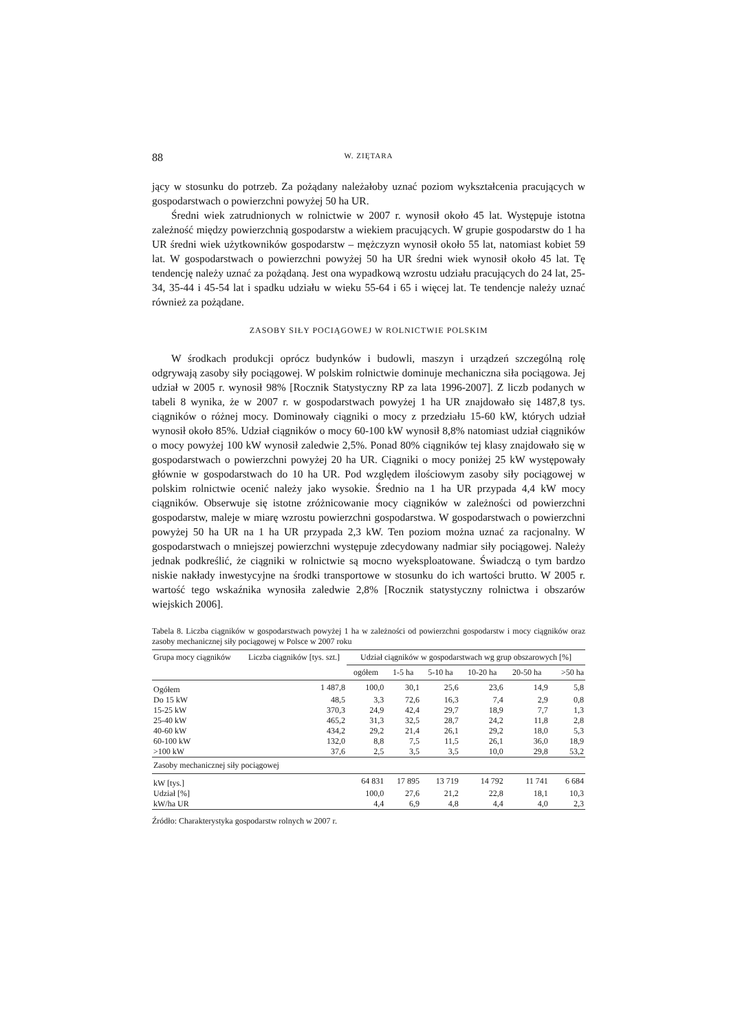88 W. ZIĘTARA
jący w stosunku do potrzeb. Za pożądany należałoby uznać poziom wykształcenia pracujących w gospodarstwach o powierzchni powyżej 50 ha UR.
Średni wiek zatrudnionych w rolnictwie w 2007 r. wynosił około 45 lat. Występuje istotna zależność między powierzchnią gospodarstw a wiekiem pracujących. W grupie gospodarstw do 1 ha UR średni wiek użytkowników gospodarstw – mężczyzn wynosił około 55 lat, natomiast kobiet 59 lat. W gospodarstwach o powierzchni powyżej 50 ha UR średni wiek wynosił około 45 lat. Tę tendencję należy uznać za pożądaną. Jest ona wypadkową wzrostu udziału pracujących do 24 lat, 25-34, 35-44 i 45-54 lat i spadku udziału w wieku 55-64 i 65 i więcej lat. Te tendencje należy uznać również za pożądane.
ZASOBY SIŁY POCIĄGOWEJ W ROLNICTWIE POLSKIM
W środkach produkcji oprócz budynków i budowli, maszyn i urządzeń szczególną rolę odgrywają zasoby siły pociągowej. W polskim rolnictwie dominuje mechaniczna siła pociągowa. Jej udział w 2005 r. wynosił 98% [Rocznik Statystyczny RP za lata 1996-2007]. Z liczb podanych w tabeli 8 wynika, że w 2007 r. w gospodarstwach powyżej 1 ha UR znajdowało się 1487,8 tys. ciągników o różnej mocy. Dominowały ciągniki o mocy z przedziału 15-60 kW, których udział wynosił około 85%. Udział ciągników o mocy 60-100 kW wynosił 8,8% natomiast udział ciągników o mocy powyżej 100 kW wynosił zaledwie 2,5%. Ponad 80% ciągników tej klasy znajdowało się w gospodarstwach o powierzchni powyżej 20 ha UR. Ciągniki o mocy poniżej 25 kW występowały głównie w gospodarstwach do 10 ha UR. Pod względem ilościowym zasoby siły pociągowej w polskim rolnictwie ocenić należy jako wysokie. Średnio na 1 ha UR przypada 4,4 kW mocy ciągników. Obserwuje się istotne zróżnicowanie mocy ciągników w zależności od powierzchni gospodarstw, maleje w miarę wzrostu powierzchni gospodarstwa. W gospodarstwach o powierzchni powyżej 50 ha UR na 1 ha UR przypada 2,3 kW. Ten poziom można uznać za racjonalny. W gospodarstwach o mniejszej powierzchni występuje zdecydowany nadmiar siły pociągowej. Należy jednak podkreślić, że ciągniki w rolnictwie są mocno wyeksploatowane. Świadczą o tym bardzo niskie nakłady inwestycyjne na środki transportowe w stosunku do ich wartości brutto. W 2005 r. wartość tego wskaźnika wynosiła zaledwie 2,8% [Rocznik statystyczny rolnictwa i obszarów wiejskich 2006].
Tabela 8. Liczba ciągników w gospodarstwach powyżej 1 ha w zależności od powierzchni gospodarstw i mocy ciągników oraz zasoby mechanicznej siły pociągowej w Polsce w 2007 roku
| Grupa mocy ciągników | Liczba ciągników [tys. szt.] | Udział ciągników w gospodarstwach wg grup obszarowych [%] | | | | | |
| --- | --- | --- | --- | --- | --- | --- | --- |
| | | ogółem | 1-5 ha | 5-10 ha | 10-20 ha | 20-50 ha | >50 ha |
| Ogółem | 1 487,8 | 100,0 | 30,1 | 25,6 | 23,6 | 14,9 | 5,8 |
| Do 15 kW | 48,5 | 3,3 | 72,6 | 16,3 | 7,4 | 2,9 | 0,8 |
| 15-25 kW | 370,3 | 24,9 | 42,4 | 29,7 | 18,9 | 7,7 | 1,3 |
| 25-40 kW | 465,2 | 31,3 | 32,5 | 28,7 | 24,2 | 11,8 | 2,8 |
| 40-60 kW | 434,2 | 29,2 | 21,4 | 26,1 | 29,2 | 18,0 | 5,3 |
| 60-100 kW | 132,0 | 8,8 | 7,5 | 11,5 | 26,1 | 36,0 | 18,9 |
| >100 kW | 37,6 | 2,5 | 3,5 | 3,5 | 10,0 | 29,8 | 53,2 |
| Zasoby mechanicznej siły pociągowej | | | | | | | |
| kW [tys.] | | 64 831 | 17 895 | 13 719 | 14 792 | 11 741 | 6 684 |
| Udział [%] | | 100,0 | 27,6 | 21,2 | 22,8 | 18,1 | 10,3 |
| kW/ha UR | | 4,4 | 6,9 | 4,8 | 4,4 | 4,0 | 2,3 |
Źródło: Charakterystyka gospodarstw rolnych w 2007 r.